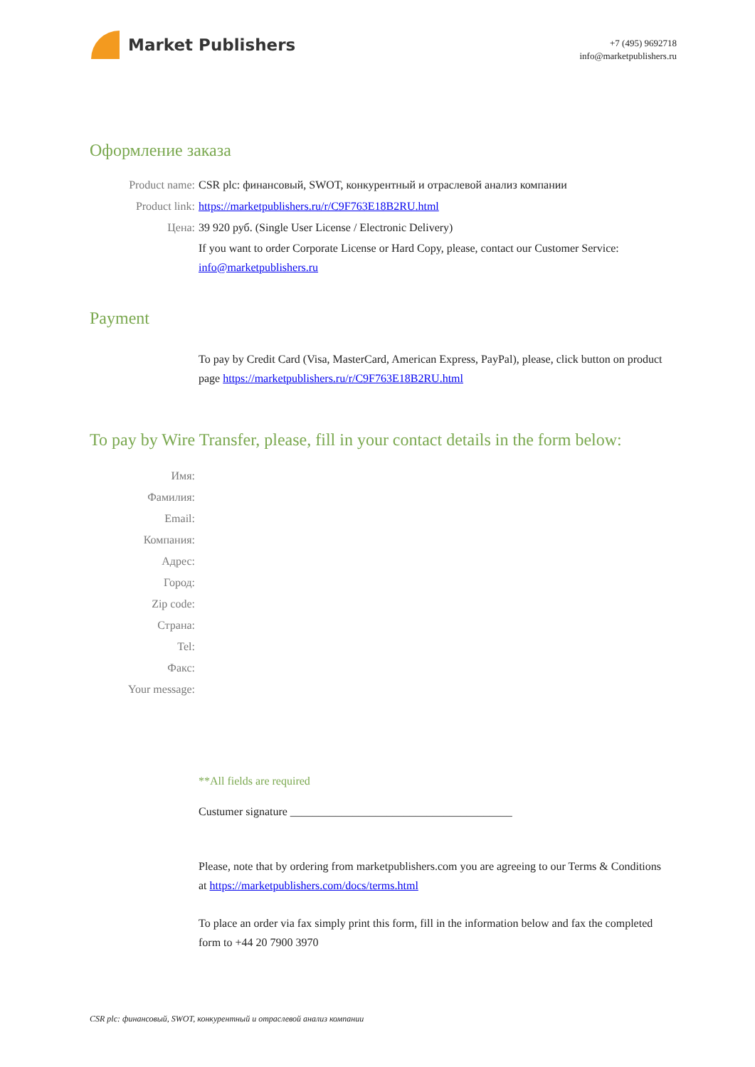Market Publishers
+7 (495) 9692718
info@marketpublishers.ru
Оформление заказа
Product name: CSR plc: финансовый, SWOT, конкурентный и отраслевой анализ компании
Product link: https://marketpublishers.ru/r/C9F763E18B2RU.html
Цена: 39 920 руб. (Single User License / Electronic Delivery)
If you want to order Corporate License or Hard Copy, please, contact our Customer Service: info@marketpublishers.ru
Payment
To pay by Credit Card (Visa, MasterCard, American Express, PayPal), please, click button on product page https://marketpublishers.ru/r/C9F763E18B2RU.html
To pay by Wire Transfer, please, fill in your contact details in the form below:
Имя:
Фамилия:
Email:
Компания:
Адрес:
Город:
Zip code:
Страна:
Tel:
Факс:
Your message:
**All fields are required
Custumer signature _______________________________________
Please, note that by ordering from marketpublishers.com you are agreeing to our Terms & Conditions at https://marketpublishers.com/docs/terms.html
To place an order via fax simply print this form, fill in the information below and fax the completed form to +44 20 7900 3970
CSR plc: финансовый, SWOT, конкурентный и отраслевой анализ компании